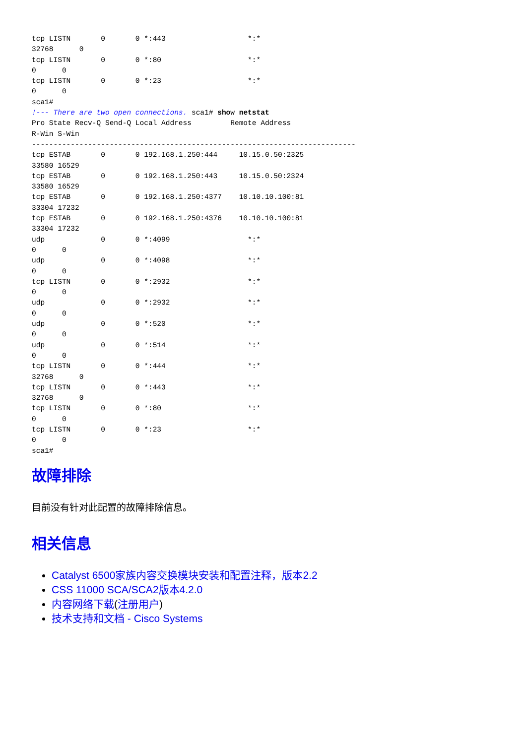tcp LISTN       0       0 *:443                   *:*
32768      0
tcp LISTN       0       0 *:80                    *:*
0      0
tcp LISTN       0       0 *:23                    *:*
0      0
sca1#
!--- There are two open connections. sca1# show netstat
Pro State Recv-Q Send-Q Local Address         Remote Address
R-Win S-Win
---------------------------------------------------------------------------
tcp ESTAB       0       0 192.168.1.250:444     10.15.0.50:2325
33580 16529
tcp ESTAB       0       0 192.168.1.250:443     10.15.0.50:2324
33580 16529
tcp ESTAB       0       0 192.168.1.250:4377    10.10.10.100:81
33304 17232
tcp ESTAB       0       0 192.168.1.250:4376    10.10.10.100:81
33304 17232
udp             0       0 *:4099                  *:*
0      0
udp             0       0 *:4098                  *:*
0      0
tcp LISTN       0       0 *:2932                  *:*
0      0
udp             0       0 *:2932                  *:*
0      0
udp             0       0 *:520                   *:*
0      0
udp             0       0 *:514                   *:*
0      0
tcp LISTN       0       0 *:444                   *:*
32768      0
tcp LISTN       0       0 *:443                   *:*
32768      0
tcp LISTN       0       0 *:80                    *:*
0      0
tcp LISTN       0       0 *:23                    *:*
0      0
sca1#
故障排除
目前没有针对此配置的故障排除信息。
相关信息
Catalyst 6500家族内容交换模块安装和配置注释，版本2.2
CSS 11000 SCA/SCA2版本4.2.0
内容网络下载(注册用户)
技术支持和文档 - Cisco Systems